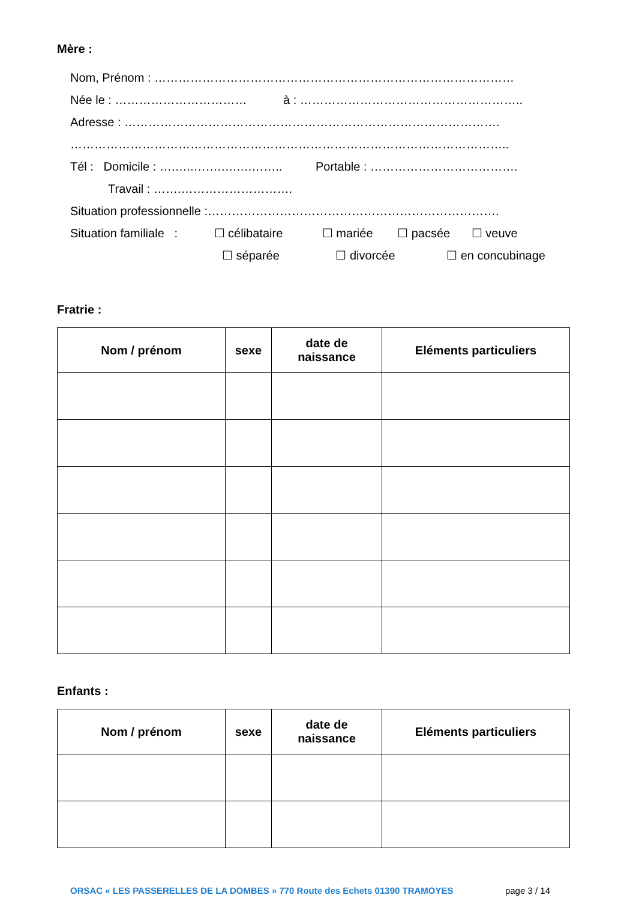Mère :
Nom, Prénom : ………………………………………………………………………………
Née le : …………………………… à : ………………………………………………..
Adresse : ………………………………………………………………………………….
………………………………………………………………………………………………..
Tél : Domicile : ….…..…….….….…….. Portable : ……………………………….
Travail : …….……………………….
Situation professionnelle :……………………………………………………………….
Situation familiale : ☐ célibataire ☐ mariée ☐ pacsée ☐ veuve
☐ séparée ☐ divorcée ☐ en concubinage
Fratrie :
| Nom / prénom | sexe | date de naissance | Eléments particuliers |
| --- | --- | --- | --- |
Enfants :
| Nom / prénom | sexe | date de naissance | Eléments particuliers |
| --- | --- | --- | --- |
ORSAC « LES PASSERELLES DE LA DOMBES » 770 Route des Echets 01390 TRAMOYES page 3 / 14